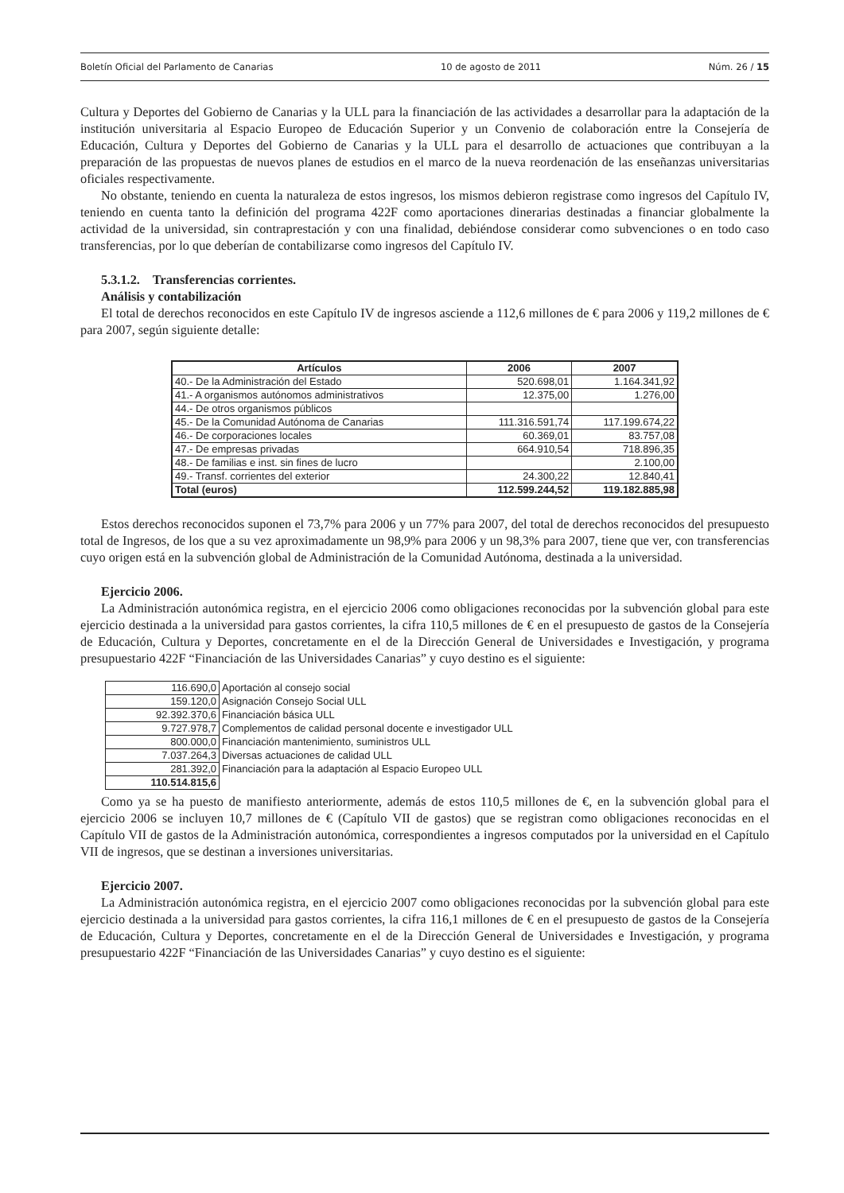Boletín Oficial del Parlamento de Canarias 10 de agosto de 2011 Núm. 26 / 15
Cultura y Deportes del Gobierno de Canarias y la ULL para la financiación de las actividades a desarrollar para la adaptación de la institución universitaria al Espacio Europeo de Educación Superior y un Convenio de colaboración entre la Consejería de Educación, Cultura y Deportes del Gobierno de Canarias y la ULL para el desarrollo de actuaciones que contribuyan a la preparación de las propuestas de nuevos planes de estudios en el marco de la nueva reordenación de las enseñanzas universitarias oficiales respectivamente.
No obstante, teniendo en cuenta la naturaleza de estos ingresos, los mismos debieron registrase como ingresos del Capítulo IV, teniendo en cuenta tanto la definición del programa 422F como aportaciones dinerarias destinadas a financiar globalmente la actividad de la universidad, sin contraprestación y con una finalidad, debiéndose considerar como subvenciones o en todo caso transferencias, por lo que deberían de contabilizarse como ingresos del Capítulo IV.
5.3.1.2. Transferencias corrientes.
Análisis y contabilización
El total de derechos reconocidos en este Capítulo IV de ingresos asciende a 112,6 millones de € para 2006 y 119,2 millones de € para 2007, según siguiente detalle:
| Artículos | 2006 | 2007 |
| --- | --- | --- |
| 40.- De la Administración del Estado | 520.698,01 | 1.164.341,92 |
| 41.- A organismos autónomos administrativos | 12.375,00 | 1.276,00 |
| 44.- De otros organismos públicos | | |
| 45.- De la Comunidad Autónoma de Canarias | 111.316.591,74 | 117.199.674,22 |
| 46.- De corporaciones locales | 60.369,01 | 83.757,08 |
| 47.- De empresas privadas | 664.910,54 | 718.896,35 |
| 48.- De familias e inst. sin fines de lucro | | 2.100,00 |
| 49.- Transf. corrientes del exterior | 24.300,22 | 12.840,41 |
| Total (euros) | 112.599.244,52 | 119.182.885,98 |
Estos derechos reconocidos suponen el 73,7% para 2006 y un 77% para 2007, del total de derechos reconocidos del presupuesto total de Ingresos, de los que a su vez aproximadamente un 98,9% para 2006 y un 98,3% para 2007, tiene que ver, con transferencias cuyo origen está en la subvención global de Administración de la Comunidad Autónoma, destinada a la universidad.
Ejercicio 2006.
La Administración autonómica registra, en el ejercicio 2006 como obligaciones reconocidas por la subvención global para este ejercicio destinada a la universidad para gastos corrientes, la cifra 110,5 millones de € en el presupuesto de gastos de la Consejería de Educación, Cultura y Deportes, concretamente en el de la Dirección General de Universidades e Investigación, y programa presupuestario 422F “Financiación de las Universidades Canarias” y cuyo destino es el siguiente:
| 116.690,0 | Aportación al consejo social |
| 159.120,0 | Asignación Consejo Social ULL |
| 92.392.370,6 | Financiación básica ULL |
| 9.727.978,7 | Complementos de calidad personal docente e investigador ULL |
| 800.000,0 | Financiación mantenimiento, suministros ULL |
| 7.037.264,3 | Diversas actuaciones de calidad ULL |
| 281.392,0 | Financiación para la adaptación al Espacio Europeo ULL |
| 110.514.815,6 | |
Como ya se ha puesto de manifiesto anteriormente, además de estos 110,5 millones de €, en la subvención global para el ejercicio 2006 se incluyen 10,7 millones de € (Capítulo VII de gastos) que se registran como obligaciones reconocidas en el Capítulo VII de gastos de la Administración autonómica, correspondientes a ingresos computados por la universidad en el Capítulo VII de ingresos, que se destinan a inversiones universitarias.
Ejercicio 2007.
La Administración autonómica registra, en el ejercicio 2007 como obligaciones reconocidas por la subvención global para este ejercicio destinada a la universidad para gastos corrientes, la cifra 116,1 millones de € en el presupuesto de gastos de la Consejería de Educación, Cultura y Deportes, concretamente en el de la Dirección General de Universidades e Investigación, y programa presupuestario 422F “Financiación de las Universidades Canarias” y cuyo destino es el siguiente: